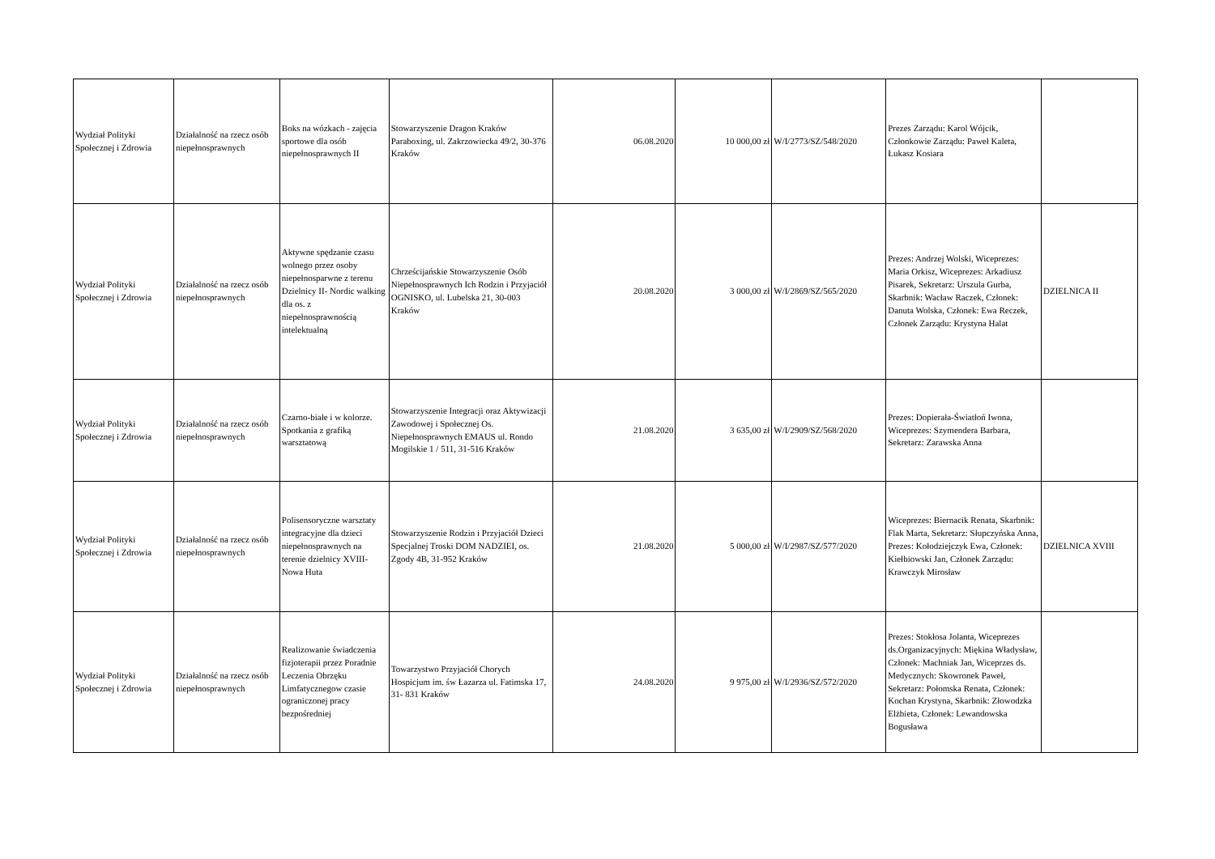| Wydział Polityki Społecznej i Zdrowia | Działalność na rzecz osób niepełnosprawnych | Boks na wózkach - zajęcia sportowe dla osób niepełnosprawnych II | Stowarzyszenie Dragon Kraków Paraboxing, ul. Zakrzowiecka 49/2, 30-376 Kraków | 06.08.2020 | 10 000,00 zł | W/I/2773/SZ/548/2020 | Prezes Zarządu: Karol Wójcik, Członkowie Zarządu: Paweł Kaleta, Łukasz Kosiara | |
| Wydział Polityki Społecznej i Zdrowia | Działalność na rzecz osób niepełnosprawnych | Aktywne spędzanie czasu wolnego przez osoby niepełnosparwne z terenu Dzielnicy II- Nordic walking dla os. z niepełnosprawnością intelektualną | Chrześcijańskie Stowarzyszenie Osób Niepełnosprawnych Ich Rodzin i Przyjaciół OGNISKO, ul. Lubelska 21, 30-003 Kraków | 20.08.2020 | 3 000,00 zł | W/I/2869/SZ/565/2020 | Prezes: Andrzej Wolski, Wiceprezes: Maria Orkisz, Wiceprezes: Arkadiusz Pisarek, Sekretarz: Urszula Gurba, Skarbnik: Wacław Raczek, Członek: Danuta Wolska, Członek: Ewa Reczek, Członek Zarządu: Krystyna Halat | DZIELNICA II |
| Wydział Polityki Społecznej i Zdrowia | Działalność na rzecz osób niepełnosprawnych | Czarno-białe i w kolorze. Spotkania z grafiką warsztatową | Stowarzyszenie Integracji oraz Aktywizacji Zawodowej i Społecznej Os. Niepełnosprawnych EMAUS ul. Rondo Mogilskie 1 / 511, 31-516 Kraków | 21.08.2020 | 3 635,00 zł | W/I/2909/SZ/568/2020 | Prezes: Dopierała-Światłoń Iwona, Wiceprezes: Szymendera Barbara, Sekretarz: Zarawska Anna | |
| Wydział Polityki Społecznej i Zdrowia | Działalność na rzecz osób niepełnosprawnych | Polisensoryczne warsztaty integracyjne dla dzieci niepełnosprawnych na terenie dzielnicy XVIII- Nowa Huta | Stowarzyszenie Rodzin i Przyjaciół Dzieci Specjalnej Troski DOM NADZIEI, os. Zgody 4B, 31-952 Kraków | 21.08.2020 | 5 000,00 zł | W/I/2987/SZ/577/2020 | Wiceprezes: Biernacik Renata, Skarbnik: Flak Marta, Sekretarz: Słupczyńska Anna, Prezes: Kołodziejczyk Ewa, Członek: Kiełbiowski Jan, Członek Zarządu: Krawczyk Mirosław | DZIELNICA XVIII |
| Wydział Polityki Społecznej i Zdrowia | Działalność na rzecz osób niepełnosprawnych | Realizowanie świadczenia fizjoterapii przez Poradnie Leczenia Obrzęku Limfatycznegow czasie ograniczonej pracy bezpośredniej | Towarzystwo Przyjaciół Chorych Hospicjum im. św Łazarza ul. Fatimska 17, 31- 831 Kraków | 24.08.2020 | 9 975,00 zł | W/I/2936/SZ/572/2020 | Prezes: Stokłosa Jolanta, Wiceprezes ds.Organizacyjnych: Miękina Władysław, Członek: Machniak Jan, Wiceprzes ds. Medycznych: Skowronek Paweł, Sekretarz: Połomska Renata, Członek: Kochan Krystyna, Skarbnik: Złowodzka Elżbieta, Członek: Lewandowska Bogusława | |